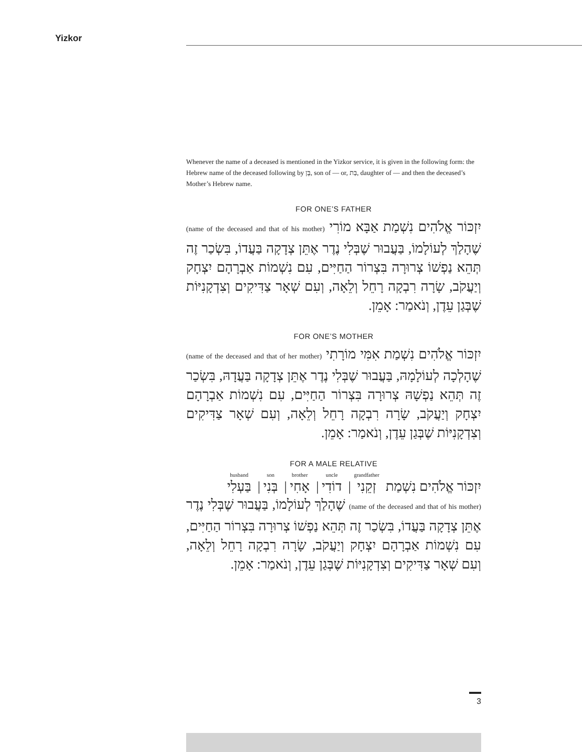Yizkor
Whenever the name of a deceased is mentioned in the Yizkor service, it is given in the following form: the Hebrew name of the deceased following by בֶּן, son of — or, בַּת, daughter of — and then the deceased’s Mother’s Hebrew name.
FOR ONE’S FATHER
יִזְכּוֹר אֱלֹהִים נִשְׁמַת אַבָּא מוֹרִי (name of the deceased and that of his mother) שֶׁהָלַךְ לְעוֹלָמוֹ, בַּעֲבוּר שֶׁבְּלִי נֶדֶר אֶתֵּן צְדָקָה בַּעֲדוֹ, בִּשְׂכַר זֶה תְּהֵא נַפְשׁוֹ צְרוּרָה בִּצְרוֹר הַחַיִּים, עִם נִשְׁמוֹת אַבְרָהָם יִצְחָק וְיַעֲקֹב, שָׂרָה רִבְקָה רָחֵל וְלֵאָה, וְעִם שְׁאָר צַדִּיקִים וְצִדְקָנִיּוֹת שֶׁבְּגַן עֵדֶן, וְנֹאמַר: אָמֵן.
FOR ONE’S MOTHER
יִזְכּוֹר אֱלֹהִים נִשְׁמַת אִמִּי מוֹרָתִי (name of the deceased and that of her mother) שֶׁהָלְכָה לְעוֹלָמָהּ, בַּעֲבוּר שֶׁבְּלִי נֶדֶר אֶתֵּן צְדָקָה בַּעֲדָהּ, בִּשְׂכַר זֶה תְּהֵא נַפְשָׁהּ צְרוּרָה בִּצְרוֹר הַחַיִּים, עִם נִשְׁמוֹת אַבְרָהָם יִצְחָק וְיַעֲקֹב, שָׂרָה רִבְקָה רָחֵל וְלֵאָה, וְעִם שְׁאָר צַדִּיקִים וְצִדְקָנִיּוֹת שֶׁבְּגַן עֵדֶן, וְנֹאמַר: אָמֵן.
FOR A MALE RELATIVE
יִזְכּוֹר אֱלֹהִים נִשְׁמַת grandfather זְקֵנִי | uncle דוֹדִי | brother אָחִי | son בְּנִי | husband בַּעְלִי
(name of the deceased and that of his mother) שֶׁהָלַךְ לְעוֹלָמוֹ, בַּעֲבוּר שֶׁבְּלִי נֶדֶר אֶתֵּן צְדָקָה בַּעֲדוֹ, בִּשְׂכַר זֶה תְּהֵא נַפְשׁוֹ צְרוּרָה בִּצְרוֹר הַחַיִּים, עִם נִשְׁמוֹת אַבְרָהָם יִצְחָק וְיַעֲקֹב, שָׂרָה רִבְקָה רָחֵל וְלֵאָה, וְעִם שְׁאָר צַדִּיקִים וְצִדְקָנִיּוֹת שֶׁבְּגַן עֵדֶן, וְנֹאמַר: אָמֵן.
3